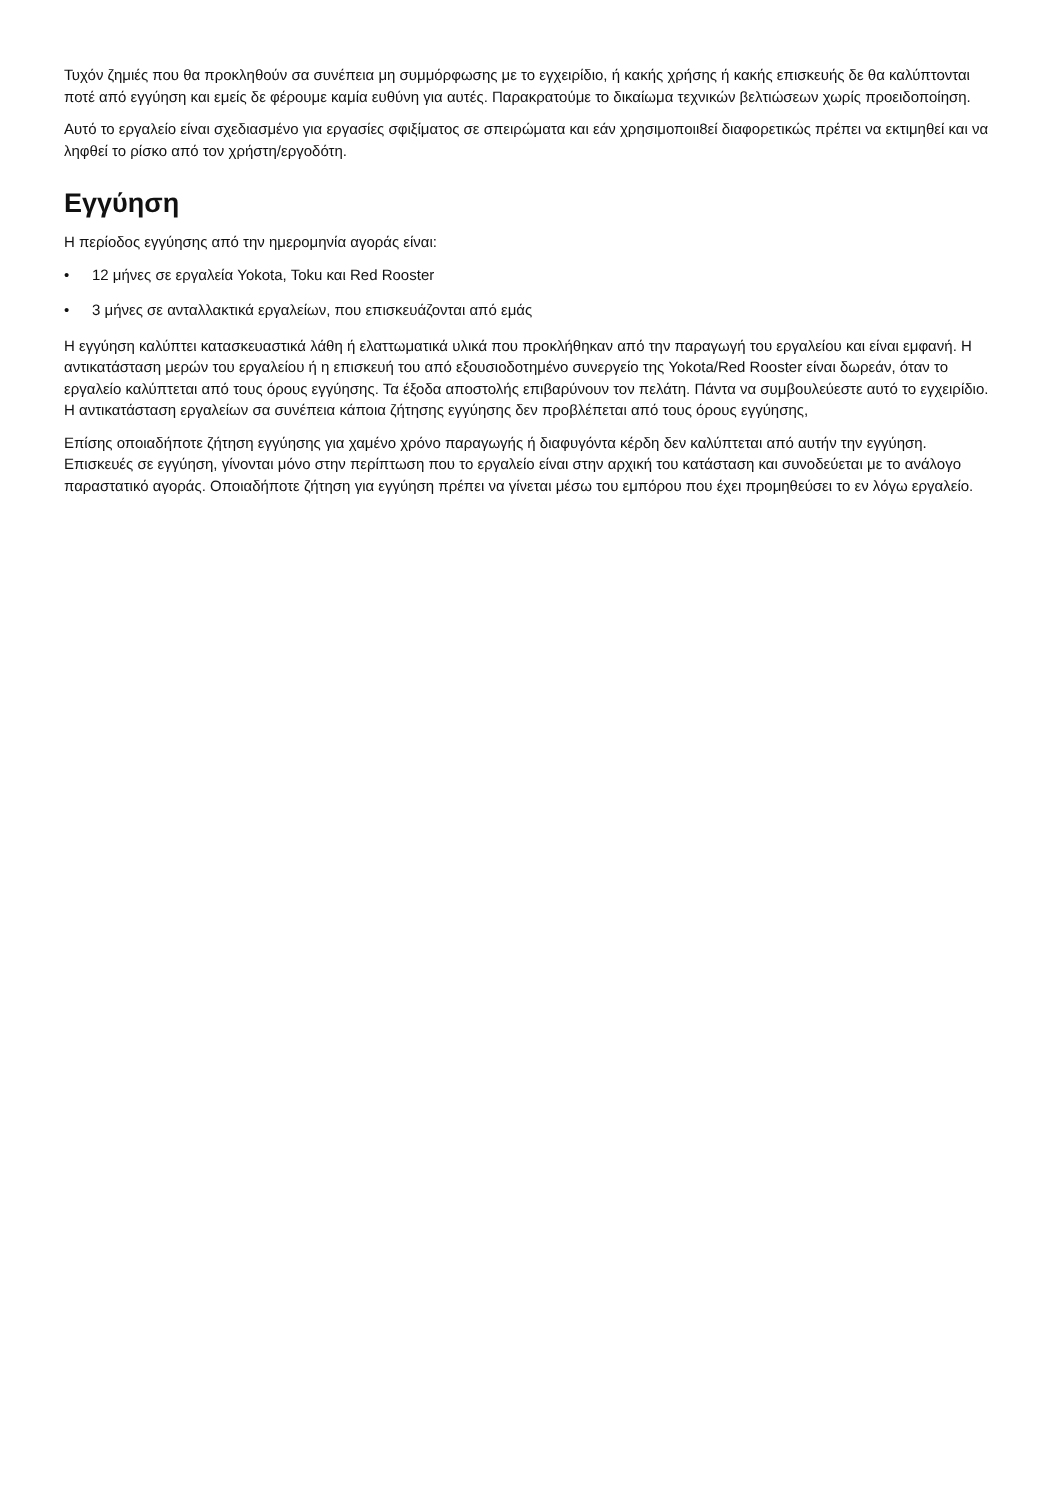Τυχόν ζημιές που θα προκληθούν σα συνέπεια μη συμμόρφωσης με το εγχειρίδιο, ή κακής χρήσης ή κακής επισκευής δε θα καλύπτονται ποτέ από εγγύηση και εμείς δε φέρουμε καμία ευθύνη για αυτές. Παρακρατούμε το δικαίωμα τεχνικών βελτιώσεων χωρίς προειδοποίηση.
Αυτό το εργαλείο είναι σχεδιασμένο για εργασίες σφιξίματος σε σπειρώματα και εάν χρησιμοποιι8εί διαφορετικώς πρέπει να εκτιμηθεί και να ληφθεί το ρίσκο από τον χρήστη/εργοδότη.
Εγγύηση
Η περίοδος εγγύησης από την ημερομηνία αγοράς είναι:
• 12 μήνες σε εργαλεία Yokota, Toku και Red Rooster
• 3 μήνες σε ανταλλακτικά εργαλείων, που επισκευάζονται από εμάς
Η εγγύηση καλύπτει κατασκευαστικά λάθη ή ελαττωματικά υλικά που προκλήθηκαν από την παραγωγή του εργαλείου και είναι εμφανή. Η αντικατάσταση μερών του εργαλείου ή η επισκευή του από εξουσιοδοτημένο συνεργείο της Yokota/Red Rooster είναι δωρεάν, όταν το εργαλείο καλύπτεται από τους όρους εγγύησης. Τα έξοδα αποστολής επιβαρύνουν τον πελάτη. Πάντα να συμβουλεύεστε αυτό το εγχειρίδιο. Η αντικατάσταση εργαλείων σα συνέπεια κάποια ζήτησης εγγύησης δεν προβλέπεται από τους όρους εγγύησης,
Επίσης οποιαδήποτε ζήτηση εγγύησης για χαμένο χρόνο παραγωγής ή διαφυγόντα κέρδη δεν καλύπτεται από αυτήν την εγγύηση. Επισκευές σε εγγύηση, γίνονται μόνο στην περίπτωση που το εργαλείο είναι στην αρχική του κατάσταση και συνοδεύεται με το ανάλογο παραστατικό αγοράς. Οποιαδήποτε ζήτηση για εγγύηση πρέπει να γίνεται μέσω του εμπόρου που έχει προμηθεύσει το εν λόγω εργαλείο.